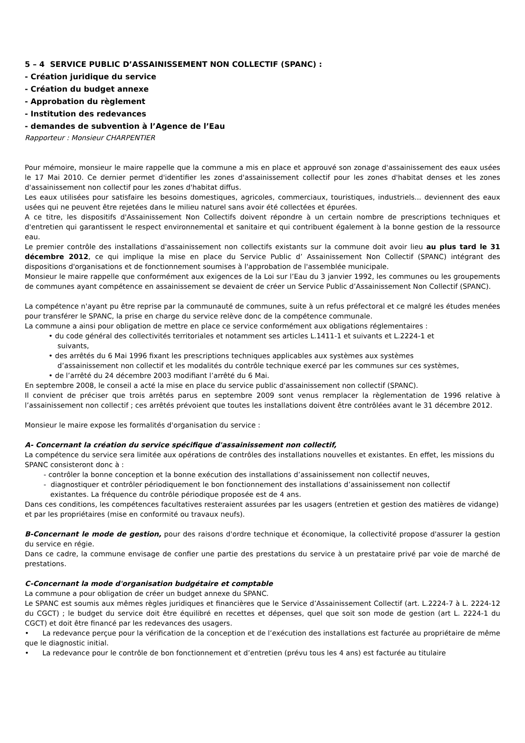5 – 4 SERVICE PUBLIC D’ASSAINISSEMENT NON COLLECTIF (SPANC) :
- Création juridique du service
- Création du budget annexe
- Approbation du règlement
- Institution des redevances
- demandes de subvention à l’Agence de l’Eau
Rapporteur : Monsieur CHARPENTIER
Pour mémoire, monsieur le maire rappelle que la commune a mis en place et approuvé son zonage d'assainissement des eaux usées le 17 Mai 2010. Ce dernier permet d'identifier les zones d'assainissement collectif pour les zones d'habitat denses et les zones d'assainissement non collectif pour les zones d'habitat diffus.
Les eaux utilisées pour satisfaire les besoins domestiques, agricoles, commerciaux, touristiques, industriels... deviennent des eaux usées qui ne peuvent être rejetées dans le milieu naturel sans avoir été collectées et épurées.
A ce titre, les dispositifs d'Assainissement Non Collectifs doivent répondre à un certain nombre de prescriptions techniques et d'entretien qui garantissent le respect environnemental et sanitaire et qui contribuent également à la bonne gestion de la ressource eau.
Le premier contrôle des installations d'assainissement non collectifs existants sur la commune doit avoir lieu au plus tard le 31 décembre 2012, ce qui implique la mise en place du Service Public d’ Assainissement Non Collectif (SPANC) intégrant des dispositions d'organisations et de fonctionnement soumises à l'approbation de l'assemblée municipale.
Monsieur le maire rappelle que conformément aux exigences de la Loi sur l’Eau du 3 janvier 1992, les communes ou les groupements de communes ayant compétence en assainissement se devaient de créer un Service Public d’Assainissement Non Collectif (SPANC).
La compétence n'ayant pu être reprise par la communauté de communes, suite à un refus préfectoral et ce malgré les études menées pour transférer le SPANC, la prise en charge du service relève donc de la compétence communale.
La commune a ainsi pour obligation de mettre en place ce service conformément aux obligations réglementaires :
• du code général des collectivités territoriales et notamment ses articles L.1411-1 et suivants et L.2224-1 et
suivants,
• des arrêtés du 6 Mai 1996 fixant les prescriptions techniques applicables aux systèmes aux systèmes
d’assainissement non collectif et les modalités du contrôle technique exercé par les communes sur ces systèmes,
• de l’arrêté du 24 décembre 2003 modifiant l’arrêté du 6 Mai.
En septembre 2008, le conseil a acté la mise en place du service public d'assainissement non collectif (SPANC).
Il convient de préciser que trois arrêtés parus en septembre 2009 sont venus remplacer la règlementation de 1996 relative à l’assainissement non collectif ; ces arrêtés prévoient que toutes les installations doivent être contrôlées avant le 31 décembre 2012.
Monsieur le maire expose les formalités d'organisation du service :
A- Concernant la création du service spécifique d'assainissement non collectif,
La compétence du service sera limitée aux opérations de contrôles des installations nouvelles et existantes. En effet, les missions du SPANC consisteront donc à :
- contrôler la bonne conception et la bonne exécution des installations d’assainissement non collectif neuves,
- diagnostiquer et contrôler périodiquement le bon fonctionnement des installations d’assainissement non collectif
existantes. La fréquence du contrôle périodique proposée est de 4 ans.
Dans ces conditions, les compétences facultatives resteraient assurées par les usagers (entretien et gestion des matières de vidange) et par les propriétaires (mise en conformité ou travaux neufs).
B-Concernant le mode de gestion, pour des raisons d'ordre technique et économique, la collectivité propose d'assurer la gestion du service en régie.
Dans ce cadre, la commune envisage de confier une partie des prestations du service à un prestataire privé par voie de marché de prestations.
C-Concernant la mode d'organisation budgétaire et comptable
La commune a pour obligation de créer un budget annexe du SPANC.
Le SPANC est soumis aux mêmes règles juridiques et financières que le Service d’Assainissement Collectif (art. L.2224-7 à L. 2224-12 du CGCT) ; le budget du service doit être équilibré en recettes et dépenses, quel que soit son mode de gestion (art L. 2224-1 du CGCT) et doit être financé par les redevances des usagers.
• La redevance perçue pour la vérification de la conception et de l’exécution des installations est facturée au propriétaire de même que le diagnostic initial.
• La redevance pour le contrôle de bon fonctionnement et d’entretien (prévu tous les 4 ans) est facturée au titulaire